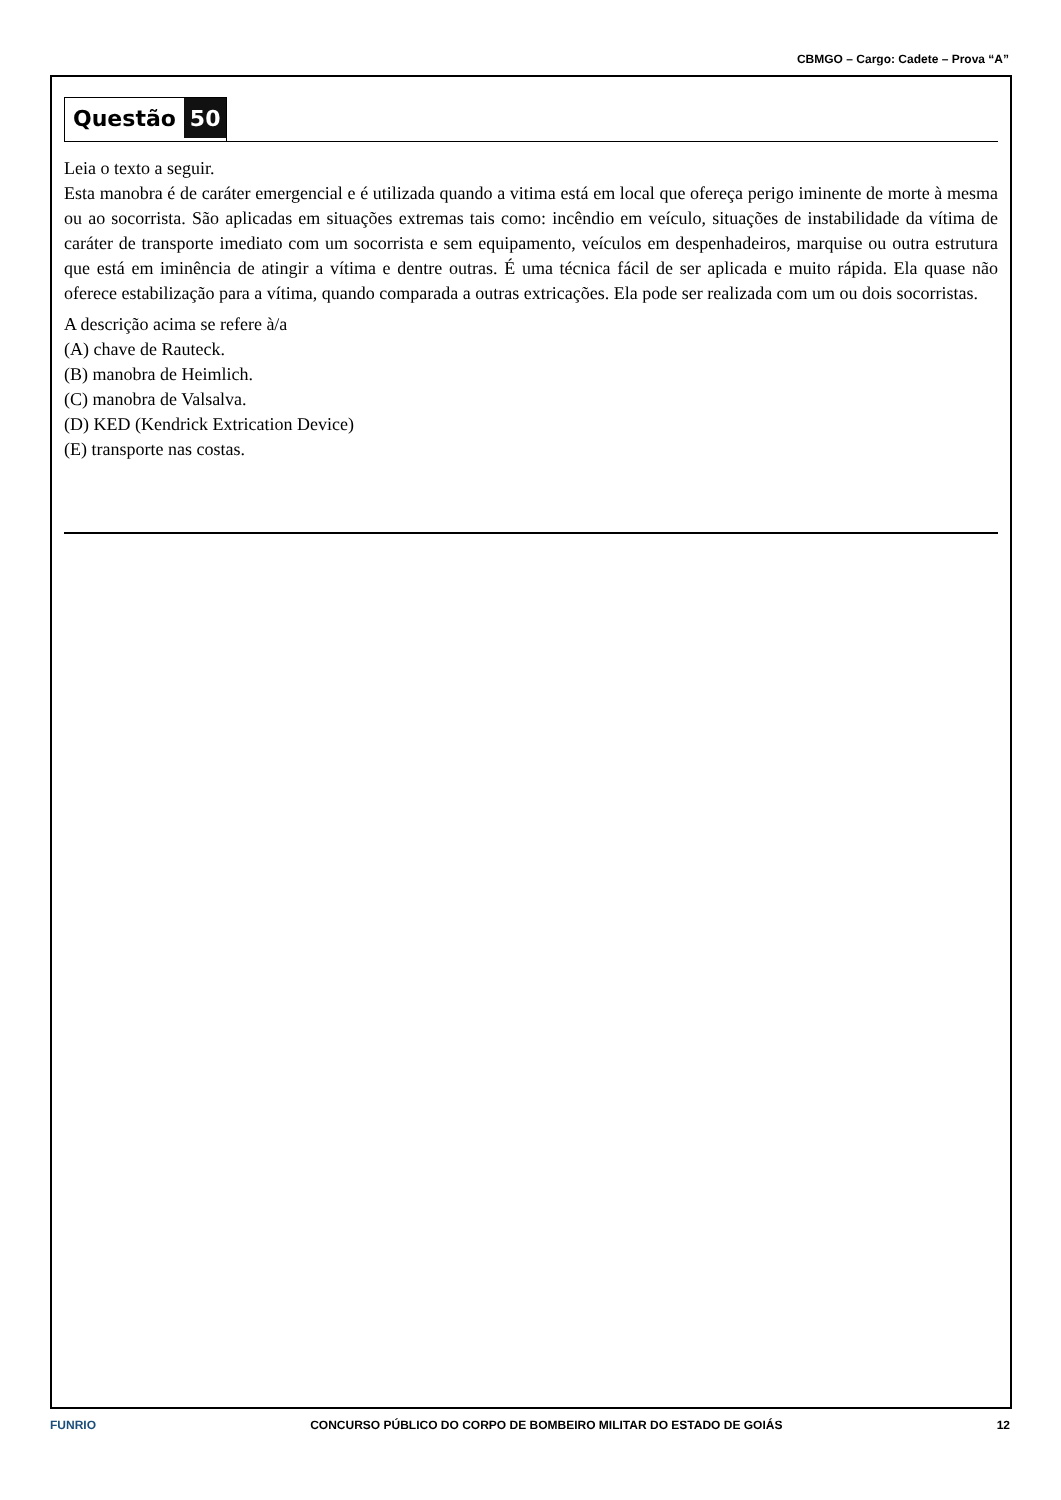CBMGO – Cargo: Cadete – Prova “A”
Questão 50
Leia o texto a seguir.
Esta manobra é de caráter emergencial e é utilizada quando a vitima está em local que ofereça perigo iminente de morte à mesma ou ao socorrista. São aplicadas em situações extremas tais como: incêndio em veículo, situações de instabilidade da vítima de caráter de transporte imediato com um socorrista e sem equipamento, veículos em despenhadeiros, marquise ou outra estrutura que está em iminência de atingir a vítima e dentre outras. É uma técnica fácil de ser aplicada e muito rápida. Ela quase não oferece estabilização para a vítima, quando comparada a outras extricações. Ela pode ser realizada com um ou dois socorristas.
A descrição acima se refere à/a
(A) chave de Rauteck.
(B) manobra de Heimlich.
(C) manobra de Valsalva.
(D) KED (Kendrick Extrication Device)
(E) transporte nas costas.
FUNRIO CONCURSO PÚBLICO DO CORPO DE BOMBEIRO MILITAR DO ESTADO DE GOIÁS 12